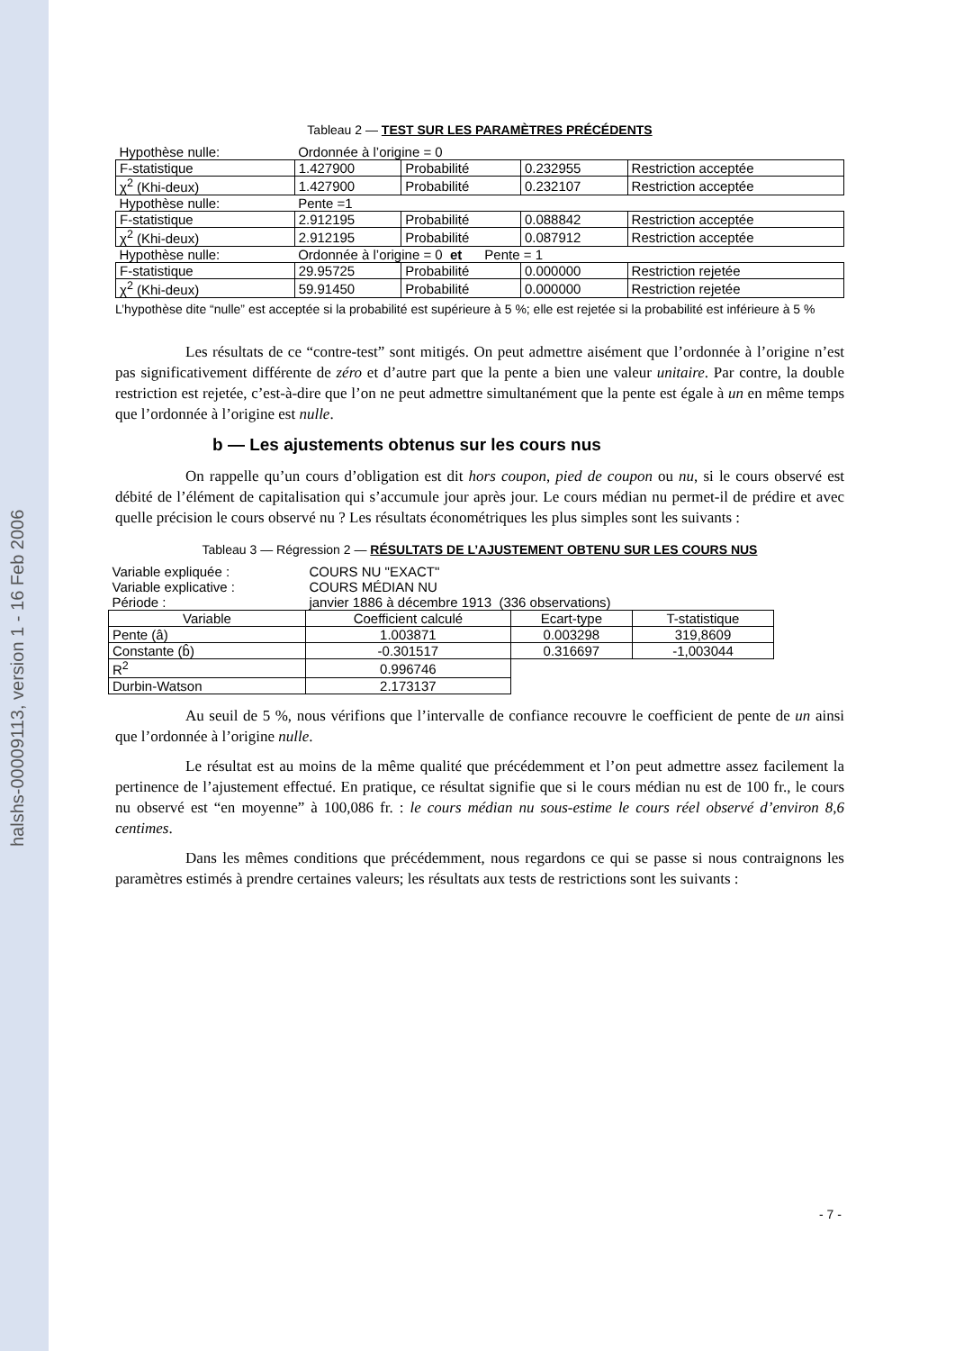halshs-00009113, version 1 - 16 Feb 2006
Tableau 2 — TEST SUR LES PARAMÈTRES PRÉCÉDENTS
| Hypothèse nulle: | Ordonnée à l’origine = 0 | | | |
| F-statistique | 1.427900 | Probabilité | 0.232955 | Restriction acceptée |
| χ<sup>2</sup> (Khi-deux) | 1.427900 | Probabilité | 0.232107 | Restriction acceptée |
| Hypothèse nulle: | Pente =1 | | | |
| F-statistique | 2.912195 | Probabilité | 0.088842 | Restriction acceptée |
| χ<sup>2</sup> (Khi-deux) | 2.912195 | Probabilité | 0.087912 | Restriction acceptée |
| Hypothèse nulle: | Ordonnée à l’origine = 0 et Pente = 1 | | | |
| F-statistique | 29.95725 | Probabilité | 0.000000 | Restriction rejetée |
| χ<sup>2</sup> (Khi-deux) | 59.91450 | Probabilité | 0.000000 | Restriction rejetée |
L’hypothèse dite “nulle” est acceptée si la probabilité est supérieure à 5 %; elle est rejetée si la probabilité est inférieure à 5 %
Les résultats de ce “contre-test” sont mitigés. On peut admettre aisément que l’ordonnée à l’origine n’est pas significativement différente de zéro et d’autre part que la pente a bien une valeur unitaire. Par contre, la double restriction est rejetée, c’est-à-dire que l’on ne peut admettre simultanément que la pente est égale à un en même temps que l’ordonnée à l’origine est nulle.
b — Les ajustements obtenus sur les cours nus
On rappelle qu’un cours d’obligation est dit hors coupon, pied de coupon ou nu, si le cours observé est débité de l’élément de capitalisation qui s’accumule jour après jour. Le cours médian nu permet-il de prédire et avec quelle précision le cours observé nu ? Les résultats économétriques les plus simples sont les suivants :
Tableau 3 — Régression 2 — RÉSULTATS DE L’AJUSTEMENT OBTENU SUR LES COURS NUS
| Variable expliquée : | COURS NU "EXACT" | | |
| Variable explicative : | COURS MÉDIAN NU | | |
| Période : | janvier 1886 à décembre 1913 (336 observations) | | |
| Variable | Coefficient calculé | Ecart-type | T-statistique |
| Pente (â) | 1.003871 | 0.003298 | 319,8609 |
| Constante (b̂) | -0.301517 | 0.316697 | -1,003044 |
| R<sup>2</sup> | 0.996746 | | |
| Durbin-Watson | 2.173137 | | |
Au seuil de 5 %, nous vérifions que l’intervalle de confiance recouvre le coefficient de pente de un ainsi que l’ordonnée à l’origine nulle.
Le résultat est au moins de la même qualité que précédemment et l’on peut admettre assez facilement la pertinence de l’ajustement effectué. En pratique, ce résultat signifie que si le cours médian nu est de 100 fr., le cours nu observé est “en moyenne” à 100,086 fr. : le cours médian nu sous-estime le cours réel observé d’environ 8,6 centimes.
Dans les mêmes conditions que précédemment, nous regardons ce qui se passe si nous contraignons les paramètres estimés à prendre certaines valeurs; les résultats aux tests de restrictions sont les suivants :
- 7 -